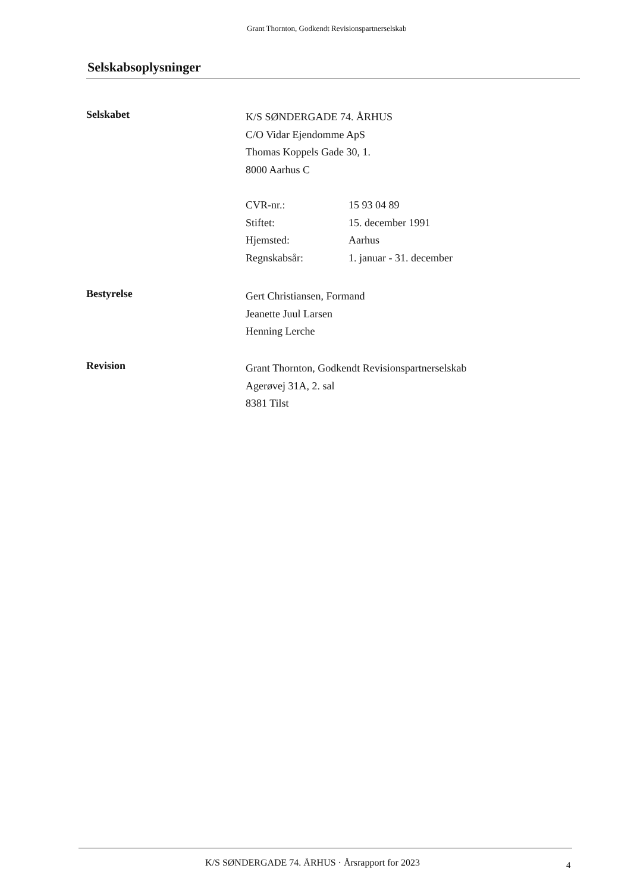Grant Thornton, Godkendt Revisionspartnerselskab
Selskabsoplysninger
Selskabet
K/S SØNDERGADE 74. ÅRHUS
C/O Vidar Ejendomme ApS
Thomas Koppels Gade 30, 1.
8000 Aarhus C
CVR-nr.: 15 93 04 89
Stiftet: 15. december 1991
Hjemsted: Aarhus
Regnskabsår: 1. januar - 31. december
Bestyrelse
Gert Christiansen, Formand
Jeanette Juul Larsen
Henning Lerche
Revision
Grant Thornton, Godkendt Revisionspartnerselskab
Agerøvej 31A, 2. sal
8381 Tilst
K/S SØNDERGADE 74. ÅRHUS · Årsrapport for 2023
4